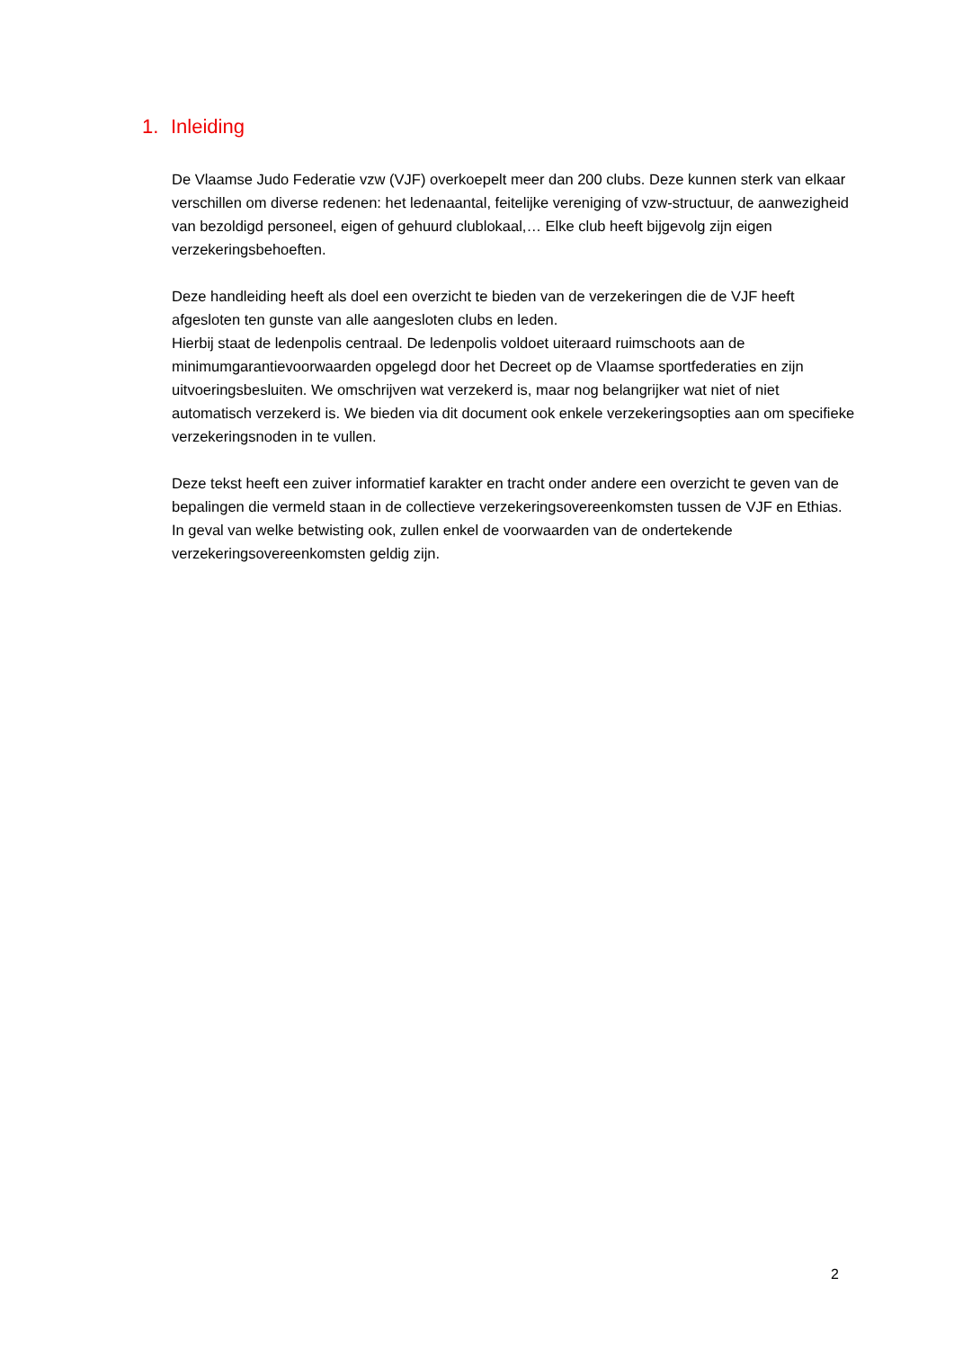1. Inleiding
De Vlaamse Judo Federatie vzw (VJF) overkoepelt meer dan 200 clubs. Deze kunnen sterk van elkaar verschillen om diverse redenen: het ledenaantal, feitelijke vereniging of vzw-structuur, de aanwezigheid van bezoldigd personeel, eigen of gehuurd clublokaal,… Elke club heeft bijgevolg zijn eigen verzekeringsbehoeften.
Deze handleiding heeft als doel een overzicht te bieden van de verzekeringen die de VJF heeft afgesloten ten gunste van alle aangesloten clubs en leden.
Hierbij staat de ledenpolis centraal. De ledenpolis voldoet uiteraard ruimschoots aan de minimumgarantievoorwaarden opgelegd door het Decreet op de Vlaamse sportfederaties en zijn uitvoeringsbesluiten. We omschrijven wat verzekerd is, maar nog belangrijker wat niet of niet automatisch verzekerd is. We bieden via dit document ook enkele verzekeringsopties aan om specifieke verzekeringsnoden in te vullen.
Deze tekst heeft een zuiver informatief karakter en tracht onder andere een overzicht te geven van de bepalingen die vermeld staan in de collectieve verzekeringsovereenkomsten tussen de VJF en Ethias. In geval van welke betwisting ook, zullen enkel de voorwaarden van de ondertekende verzekeringsovereenkomsten geldig zijn.
2